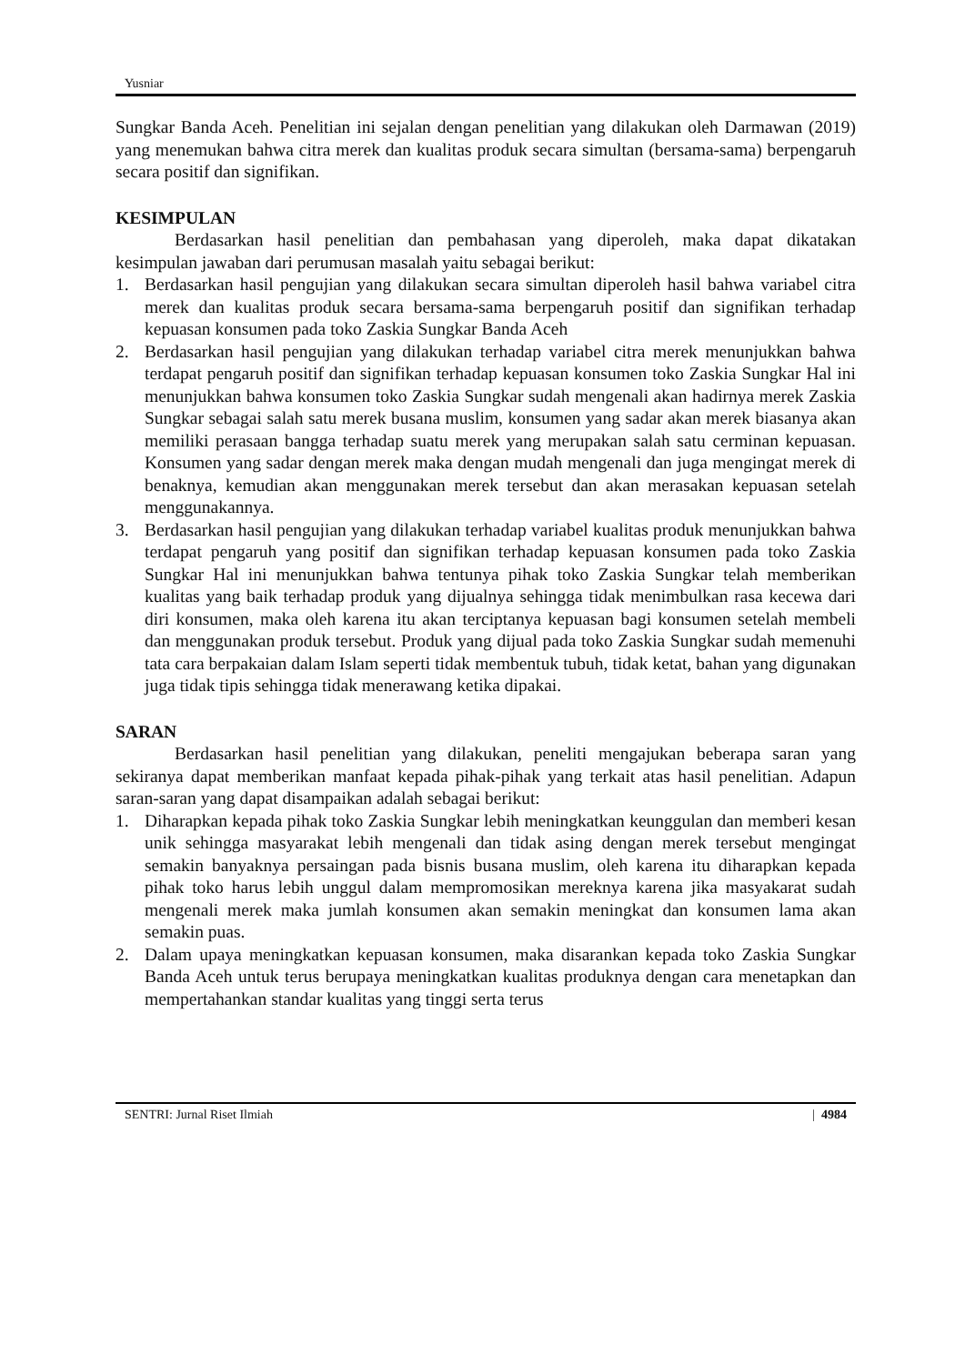Yusniar
Sungkar Banda Aceh. Penelitian ini sejalan dengan penelitian yang dilakukan oleh Darmawan (2019) yang menemukan bahwa citra merek dan kualitas produk secara simultan (bersama-sama) berpengaruh secara positif dan signifikan.
KESIMPULAN
Berdasarkan hasil penelitian dan pembahasan yang diperoleh, maka dapat dikatakan kesimpulan jawaban dari perumusan masalah yaitu sebagai berikut:
1. Berdasarkan hasil pengujian yang dilakukan secara simultan diperoleh hasil bahwa variabel citra merek dan kualitas produk secara bersama-sama berpengaruh positif dan signifikan terhadap kepuasan konsumen pada toko Zaskia Sungkar Banda Aceh
2. Berdasarkan hasil pengujian yang dilakukan terhadap variabel citra merek menunjukkan bahwa terdapat pengaruh positif dan signifikan terhadap kepuasan konsumen toko Zaskia Sungkar Hal ini menunjukkan bahwa konsumen toko Zaskia Sungkar sudah mengenali akan hadirnya merek Zaskia Sungkar sebagai salah satu merek busana muslim, konsumen yang sadar akan merek biasanya akan memiliki perasaan bangga terhadap suatu merek yang merupakan salah satu cerminan kepuasan. Konsumen yang sadar dengan merek maka dengan mudah mengenali dan juga mengingat merek di benaknya, kemudian akan menggunakan merek tersebut dan akan merasakan kepuasan setelah menggunakannya.
3. Berdasarkan hasil pengujian yang dilakukan terhadap variabel kualitas produk menunjukkan bahwa terdapat pengaruh yang positif dan signifikan terhadap kepuasan konsumen pada toko Zaskia Sungkar Hal ini menunjukkan bahwa tentunya pihak toko Zaskia Sungkar telah memberikan kualitas yang baik terhadap produk yang dijualnya sehingga tidak menimbulkan rasa kecewa dari diri konsumen, maka oleh karena itu akan terciptanya kepuasan bagi konsumen setelah membeli dan menggunakan produk tersebut. Produk yang dijual pada toko Zaskia Sungkar sudah memenuhi tata cara berpakaian dalam Islam seperti tidak membentuk tubuh, tidak ketat, bahan yang digunakan juga tidak tipis sehingga tidak menerawang ketika dipakai.
SARAN
Berdasarkan hasil penelitian yang dilakukan, peneliti mengajukan beberapa saran yang sekiranya dapat memberikan manfaat kepada pihak-pihak yang terkait atas hasil penelitian. Adapun saran-saran yang dapat disampaikan adalah sebagai berikut:
1. Diharapkan kepada pihak toko Zaskia Sungkar lebih meningkatkan keunggulan dan memberi kesan unik sehingga masyarakat lebih mengenali dan tidak asing dengan merek tersebut mengingat semakin banyaknya persaingan pada bisnis busana muslim, oleh karena itu diharapkan kepada pihak toko harus lebih unggul dalam mempromosikan mereknya karena jika masyakarat sudah mengenali merek maka jumlah konsumen akan semakin meningkat dan konsumen lama akan semakin puas.
2. Dalam upaya meningkatkan kepuasan konsumen, maka disarankan kepada toko Zaskia Sungkar Banda Aceh untuk terus berupaya meningkatkan kualitas produknya dengan cara menetapkan dan mempertahankan standar kualitas yang tinggi serta terus
SENTRI: Jurnal Riset Ilmiah | 4984